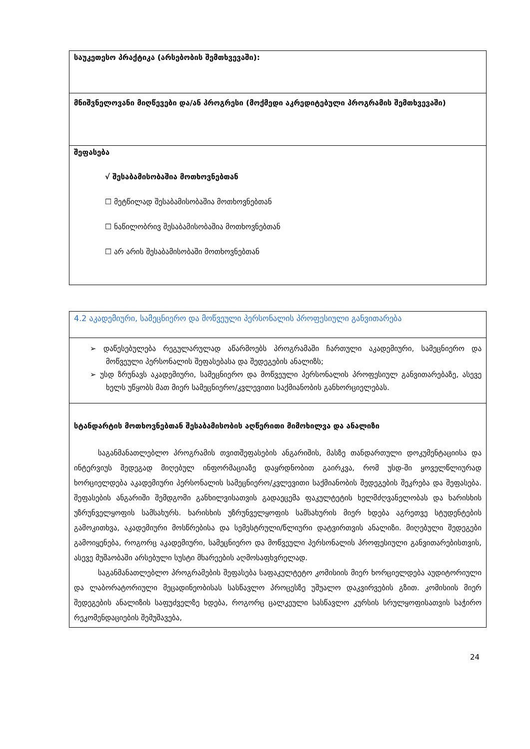| საუკეთესო პრაქტიკა (არსებობის შემთხვევაში): |
| მნიშვნელოვანი მიღწევები და/ან პროგრესი (მოქმედი აკრედიტებული პროგრამის შემთხვევაში) |
| შეფასება √ შესაბამისობაშია მოთხოვნებთან ☐ მეტწილად შესაბამისობაშია მოთხოვნებთან ☐ ნაწილობრივ შესაბამისობაშია მოთხოვნებთან ☐ არ არის შესაბამისობაში მოთხოვნებთან |
| 4.2 აკადემიური, სამეცნიერო და მოწვეული პერსონალის პროფესიული განვითარება |
| ➢ დაწესებულება რეგულარულად აწარმოებს პროგრამაში ჩართული აკადემიური, სამეცნიერო და მოწვეული პერსონალის შეფასებასა და შედეგების ანალიზს; ➢ უსდ ზრუნავს აკადემიური, სამეცნიერო და მოწვეული პერსონალის პროფესიულ განვითარებაზე, ასევე ხელს უწყობს მათ მიერ სამეცნიერო/კვლევითი საქმიანობის განხორციელებას. |
| სტანდარტის მოთხოვნებთან შესაბამისობის აღწერითი მიმოხილვა და ანალიზი საგანმანათლებლო პროგრამის თვითშეფასების ანგარიშის, მასზე თანდართული დოკუმენტაციისა და ინტერვიუს შედეგად მიღებულ ინფორმაციაზე დაყრდნობით გაირკვა, რომ უსდ-ში ყოველწლიურად ხორციელდება აკადემიური პერსონალის სამეცნიერო/კვლევითი საქმიანობის შედეგების შეკრება და შეფასება. შეფასების ანგარიში შემდგომი განხილვისათვის გადაეცემა ფაკულტეტის ხელმძღვანელობას და ხარისხის უზრუნველყოფის სამსახურს. ხარისხის უზრუნველყოფის სამსახურის მიერ ხდება აგრეთვე სტუდენტების გამოკითხვა, აკადემიური მოსწრებისა და სემესტრული/წლიური დატვირთვის ანალიზი. მიღებული შედეგები გამოიყენება, როგორც აკადემიური, სამეცნიერო და მოწვეული პერსონალის პროფესიული განვითარებისთვის, ასევე მუშაობაში არსებული სუსტი მხარეების აღმოსაფხვრელად. საგანმანათლებლო პროგრამების შეფასება საფაკულტეტო კომისიის მიერ ხორციელდება აუდიტორიული და ლაბორატორიული მეცადინეობისას სასწავლო პროცესზე უშუალო დაკვირვების გზით. კომისიის მიერ შედეგების ანალიზის საფუძველზე ხდება, როგორც ცალკეული სასწავლო კურსის სრულყოფისათვის საჭირო რეკომენდაციების შემუშავება, |
24